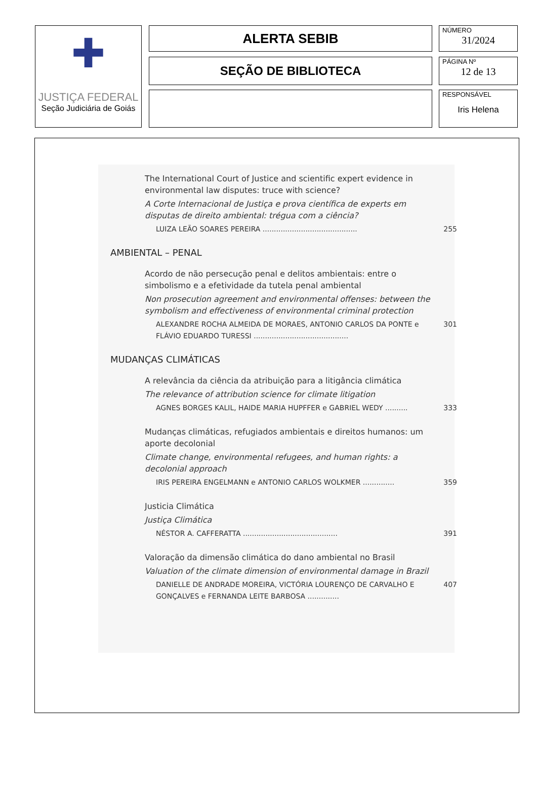✚
JUSTIÇA FEDERAL
Seção Judiciária de Goiás
ALERTA SEBIB
SEÇÃO DE BIBLIOTECA
NÚMERO
31/2024
PÁGINA Nº
12 de 13
RESPONSÁVEL
Iris Helena
The International Court of Justice and scientific expert evidence in environmental law disputes: truce with science?
A Corte Internacional de Justiça e prova científica de experts em disputas de direito ambiental: trégua com a ciência?
LUIZA LEÃO SOARES PEREIRA .......................................... 255
AMBIENTAL – PENAL
Acordo de não persecução penal e delitos ambientais: entre o simbolismo e a efetividade da tutela penal ambiental
Non prosecution agreement and environmental offenses: between the symbolism and effectiveness of environmental criminal protection
ALEXANDRE ROCHA ALMEIDA DE MORAES, ANTONIO CARLOS DA PONTE e FLÁVIO EDUARDO TURESSI .......................................... 301
MUDANÇAS CLIMÁTICAS
A relevância da ciência da atribuição para a litigância climática
The relevance of attribution science for climate litigation
AGNES BORGES KALIL, HAIDE MARIA HUPFFER e GABRIEL WEDY .......... 333
Mudanças climáticas, refugiados ambientais e direitos humanos: um aporte decolonial
Climate change, environmental refugees, and human rights: a decolonial approach
IRIS PEREIRA ENGELMANN e ANTONIO CARLOS WOLKMER .............. 359
Justicia Climática
Justiça Climática
NÉSTOR A. CAFFERATTA .......................................... 391
Valoração da dimensão climática do dano ambiental no Brasil
Valuation of the climate dimension of environmental damage in Brazil
DANIELLE DE ANDRADE MOREIRA, VICTÓRIA LOURENÇO DE CARVALHO E GONÇALVES e FERNANDA LEITE BARBOSA .............. 407